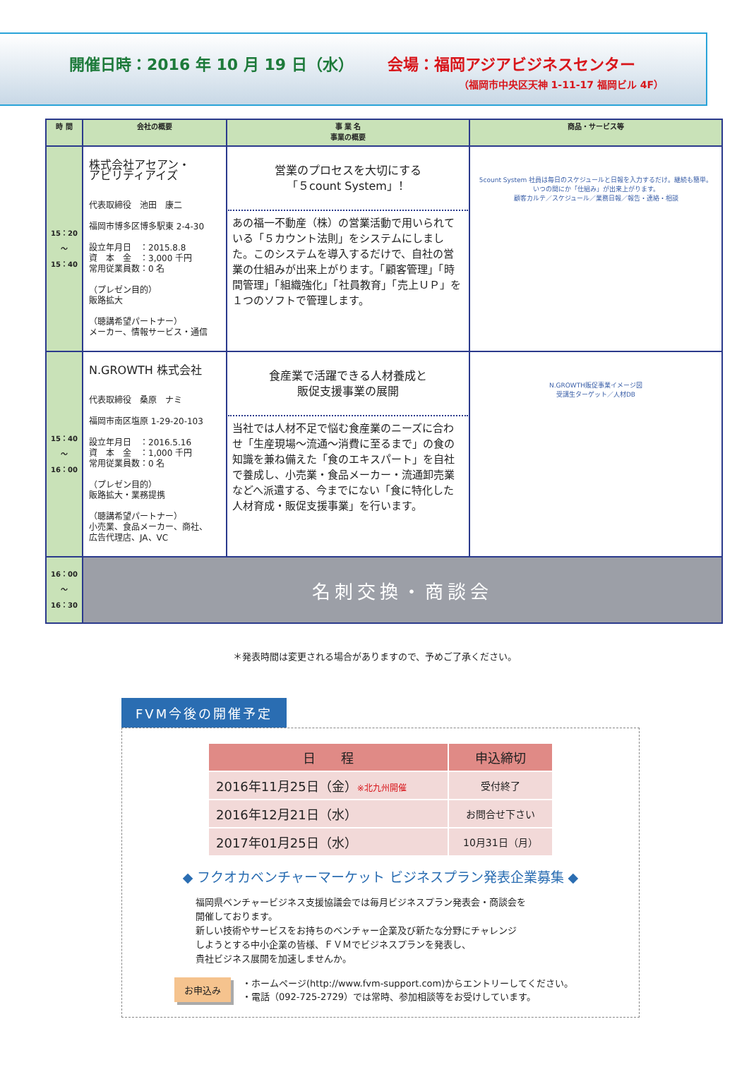開催日時：2016 年 10 月 19 日（水） 会場：福岡アジアビジネスセンター
（福岡市中央区天神 1-11-17 福岡ビル 4F）
| 時 間 | 会社の概要 | 事 業 名 事業の概要 | 商品・サービス等 |
| --- | --- | --- | --- |
| 15：20 ～ 15：40 | 株式会社アセアン・ アビリティアイズ 代表取締役 池田 康二 福岡市博多区博多駅東 2-4-30 設立年月日 ：2015.8.8 資 本 金 ：3,000 千円 常用従業員数：0 名 （プレゼン目的） 販路拡大 （聴講希望パートナー） メーカー、情報サービス・通信 | 営業のプロセスを大切にする 「５count System」！ あの福一不動産（株）の営業活動で用いられている「５カウント法則」をシステムにしました。このシステムを導入するだけで、自社の営業の仕組みが出来上がります。「顧客管理」「時間管理」「組織強化」「社員教育」「売上ＵＰ」を１つのソフトで管理します。 | 5count System 社員は毎日のスケジュールと日報を入力するだけ。継続も簡単。いつの間にか「仕組み」が出来上がります。 顧客カルテ／スケジュール／業務日報／報告・連絡・相談 |
| 15：40 ～ 16：00 | N.GROWTH 株式会社 代表取締役 桑原 ナミ 福岡市南区塩原 1-29-20-103 設立年月日 ：2016.5.16 資 本 金 ：1,000 千円 常用従業員数：0 名 （プレゼン目的） 販路拡大・業務提携 （聴講希望パートナー） 小売業、食品メーカー、商社、 広告代理店、JA、VC | 食産業で活躍できる人材養成と 販促支援事業の展開 当社では人材不足で悩む食産業のニーズに合わせ「生産現場～流通～消費に至るまで」の食の知識を兼ね備えた「食のエキスパート」を自社で養成し、小売業・食品メーカー・流通卸売業などへ派遣する、今までにない「食に特化した人材育成・販促支援事業」を行います。 | N.GROWTH販促事業イメージ図 受講生ターゲット／人材DB |
| 16：00 ～ 16：30 | 名刺交換・商談会 | | |
＊発表時間は変更される場合がありますので、予めご了承ください。
FVM今後の開催予定
| 日 程 | 申込締切 |
| --- | --- |
| 2016年11月25日（金） ※北九州開催 | 受付終了 |
| 2016年12月21日（水） | お問合せ下さい |
| 2017年01月25日（水） | 10月31日（月） |
◆ フクオカベンチャーマーケット ビジネスプラン発表企業募集 ◆
福岡県ベンチャービジネス支援協議会では毎月ビジネスプラン発表会・商談会を
開催しております。
新しい技術やサービスをお持ちのベンチャー企業及び新たな分野にチャレンジ
しようとする中小企業の皆様、ＦＶＭでビジネスプランを発表し、
貴社ビジネス展開を加速しませんか。
お申込み
・ホームページ(http://www.fvm-support.com)からエントリーしてください。
・電話（092-725-2729）では常時、参加相談等をお受けしています。